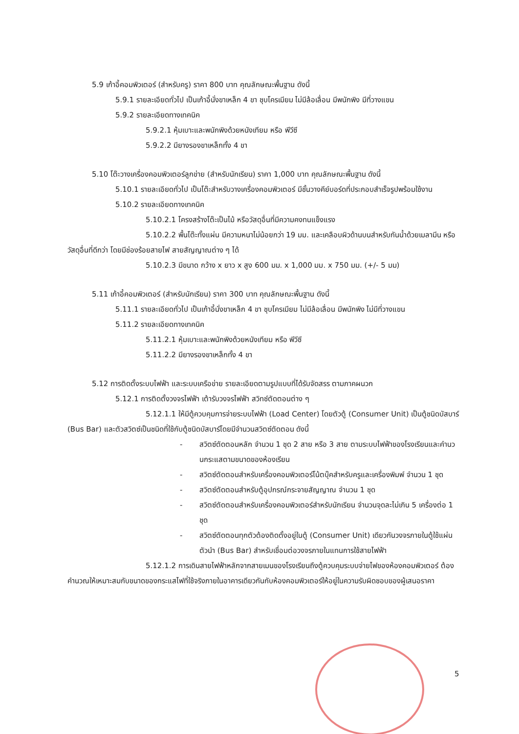5.9 เก้าอี้คอมพิวเตอร์ (สำหรับครู) ราคา 800 บาท คุณลักษณะพื้นฐาน ดังนี้
5.9.1 รายละเอียดทั่วไป เป็นเก้าอี้นั่งขาเหล็ก 4 ขา ชุบโครเมียม ไม่มีล้อเลื่อน มีพนักพิง มีที่วางแขน
5.9.2 รายละเอียดทางเทคนิค
5.9.2.1 หุ้มเบาะและพนักพิงด้วยหนังเทียม หรือ พีวีซี
5.9.2.2 มียางรองขาเหล็กทั้ง 4 ขา
5.10 โต๊ะวางเครื่องคอมพิวเตอร์ลูกข่าย (สำหรับนักเรียน) ราคา 1,000 บาท คุณลักษณะพื้นฐาน ดังนี้
5.10.1 รายละเอียดทั่วไป เป็นโต๊ะสำหรับวางเครื่องคอมพิวเตอร์ มีชั้นวางคีย์บอร์ดที่ประกอบสำเร็จรูปพร้อมใช้งาน
5.10.2 รายละเอียดทางเทคนิค
5.10.2.1 โครงสร้างโต๊ะเป็นไม้ หรือวัสดุอื่นที่มีความคงทนแข็งแรง
5.10.2.2 พื้นโต๊ะทั้งแผ่น มีความหนาไม่น้อยกว่า 19 มม. และเคลือบผิวด้านบนสำหรับกันน้ำด้วยเมลามีน หรือวัสดุอื่นที่ดีกว่า โดยมีช่องร้อยสายไฟ สายสัญญาณต่าง ๆ ได้
5.10.2.3 มีขนาด กว้าง x ยาว x สูง 600 มม. x 1,000 มม. x 750 มม. (+/- 5 มม)
5.11 เก้าอี้คอมพิวเตอร์ (สำหรับนักเรียน) ราคา 300 บาท คุณลักษณะพื้นฐาน ดังนี้
5.11.1 รายละเอียดทั่วไป เป็นเก้าอี้นั่งขาเหล็ก 4 ขา ชุบโครเมียม ไม่มีล้อเลื่อน มีพนักพิง ไม่มีที่วางแขน
5.11.2 รายละเอียดทางเทคนิค
5.11.2.1 หุ้มเบาะและพนักพิงด้วยหนังเทียม หรือ พีวีซี
5.11.2.2 มียางรองขาเหล็กทั้ง 4 ขา
5.12 การติดตั้งระบบไฟฟ้า และระบบเครือข่าย รายละเอียดตามรูปแบบที่ได้รับจัดสรร ตามภาคผนวก
5.12.1 การติดตั้งวงจรไฟฟ้า เต้ารับวงจรไฟฟ้า สวิทซ์ตัดตอนต่าง ๆ
5.12.1.1 ให้มีตู้ควบคุมการจ่ายระบบไฟฟ้า (Load Center) โดยตัวตู้ (Consumer Unit) เป็นตู้ชนิดบัสบาร์ (Bus Bar) และตัวสวิตซ์เป็นชนิดที่ใช้กับตู้ชนิดบัสบาร์โดยมีจำนวนสวิตซ์ตัดตอน ดังนี้
- สวิตซ์ตัดตอนหลัก จำนวน 1 ชุด 2 สาย หรือ 3 สาย ตามระบบไฟฟ้าของโรงเรียนและคำนวนกระแสตามขนาดของห้องเรียน
- สวิตซ์ตัดตอนสำหรับเครื่องคอมพิวเตอร์โน้ตบุ๊คสำหรับครูและเครื่องพิมพ์ จำนวน 1 ชุด
- สวิตซ์ตัดตอนสำหรับตู้อุปกรณ์กระจายสัญญาณ จำนวน 1 ชุด
- สวิตซ์ตัดตอนสำหรับเครื่องคอมพิวเตอร์สำหรับนักเรียน จำนวนจุดละไม่เกิน 5 เครื่องต่อ 1 ชุด
- สวิตซ์ตัดตอนทุกตัวต้องติดตั้งอยู่ในตู้ (Consumer Unit) เดียวกันวงจรภายในตู้ใช้แผ่นตัวนำ (Bus Bar) สำหรับเชื่อมต่อวงจรภายในแทนการใช้สายไฟฟ้า
5.12.1.2 การเดินสายไฟฟ้าหลักจากสายเมนของโรงเรียนถึงตู้ควบคุมระบบจ่ายไฟของห้องคอมพิวเตอร์ ต้องคำนวณให้เหมาะสมกับขนาดของกระแสไฟที่ใช้จริงภายในอาคารเดียวกันกับห้องคอมพิวเตอร์ให้อยู่ในความรับผิดชอบของผู้เสนอราคา
5